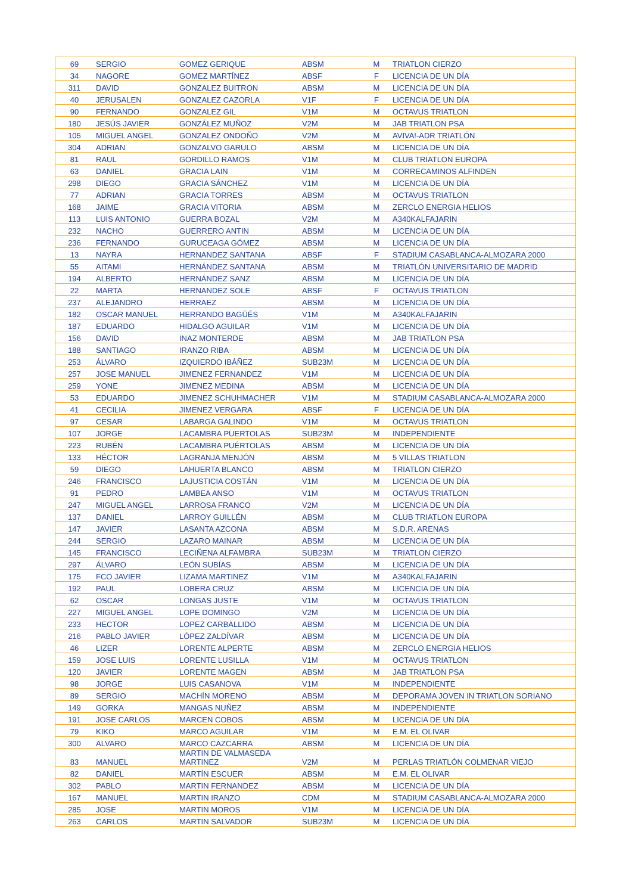| 69 | SERGIO | GOMEZ GERIQUE | ABSM | M | TRIATLON CIERZO |
| 34 | NAGORE | GOMEZ MARTÍNEZ | ABSF | F | LICENCIA DE UN DÍA |
| 311 | DAVID | GONZALEZ BUITRON | ABSM | M | LICENCIA DE UN DÍA |
| 40 | JERUSALEN | GONZALEZ CAZORLA | V1F | F | LICENCIA DE UN DÍA |
| 90 | FERNANDO | GONZALEZ GIL | V1M | M | OCTAVUS TRIATLON |
| 180 | JESÚS JAVIER | GONZÁLEZ MUÑOZ | V2M | M | JAB TRIATLON PSA |
| 105 | MIGUEL ANGEL | GONZALEZ ONDOÑO | V2M | M | AVIVA!-ADR TRIATLÓN |
| 304 | ADRIAN | GONZALVO GARULO | ABSM | M | LICENCIA DE UN DÍA |
| 81 | RAUL | GORDILLO RAMOS | V1M | M | CLUB TRIATLON EUROPA |
| 63 | DANIEL | GRACIA LAIN | V1M | M | CORRECAMINOS ALFINDEN |
| 298 | DIEGO | GRACIA SÁNCHEZ | V1M | M | LICENCIA DE UN DÍA |
| 77 | ADRIAN | GRACIA TORRES | ABSM | M | OCTAVUS TRIATLON |
| 168 | JAIME | GRACIA VITORIA | ABSM | M | ZERCLO ENERGIA HELIOS |
| 113 | LUIS ANTONIO | GUERRA BOZAL | V2M | M | A340KALFAJARIN |
| 232 | NACHO | GUERRERO ANTIN | ABSM | M | LICENCIA DE UN DÍA |
| 236 | FERNANDO | GURUCEAGA GÓMEZ | ABSM | M | LICENCIA DE UN DÍA |
| 13 | NAYRA | HERNANDEZ SANTANA | ABSF | F | STADIUM CASABLANCA-ALMOZARA 2000 |
| 55 | AITAMI | HERNÁNDEZ SANTANA | ABSM | M | TRIATLÓN UNIVERSITARIO DE MADRID |
| 194 | ALBERTO | HERNÁNDEZ SANZ | ABSM | M | LICENCIA DE UN DÍA |
| 22 | MARTA | HERNANDEZ SOLE | ABSF | F | OCTAVUS TRIATLON |
| 237 | ALEJANDRO | HERRAEZ | ABSM | M | LICENCIA DE UN DÍA |
| 182 | OSCAR MANUEL | HERRANDO BAGÜÉS | V1M | M | A340KALFAJARIN |
| 187 | EDUARDO | HIDALGO AGUILAR | V1M | M | LICENCIA DE UN DÍA |
| 156 | DAVID | INAZ MONTERDE | ABSM | M | JAB TRIATLON PSA |
| 188 | SANTIAGO | IRANZO RIBA | ABSM | M | LICENCIA DE UN DÍA |
| 253 | ÁLVARO | IZQUIERDO IBÁÑEZ | SUB23M | M | LICENCIA DE UN DÍA |
| 257 | JOSE MANUEL | JIMENEZ FERNANDEZ | V1M | M | LICENCIA DE UN DÍA |
| 259 | YONE | JIMENEZ MEDINA | ABSM | M | LICENCIA DE UN DÍA |
| 53 | EDUARDO | JIMENEZ SCHUHMACHER | V1M | M | STADIUM CASABLANCA-ALMOZARA 2000 |
| 41 | CECILIA | JIMENEZ VERGARA | ABSF | F | LICENCIA DE UN DÍA |
| 97 | CESAR | LABARGA GALINDO | V1M | M | OCTAVUS TRIATLON |
| 107 | JORGE | LACAMBRA PUERTOLAS | SUB23M | M | INDEPENDIENTE |
| 223 | RUBÉN | LACAMBRA PUÉRTOLAS | ABSM | M | LICENCIA DE UN DÍA |
| 133 | HÉCTOR | LAGRANJA MENJÓN | ABSM | M | 5 VILLAS TRIATLON |
| 59 | DIEGO | LAHUERTA BLANCO | ABSM | M | TRIATLON CIERZO |
| 246 | FRANCISCO | LAJUSTICIA COSTÁN | V1M | M | LICENCIA DE UN DÍA |
| 91 | PEDRO | LAMBEA ANSO | V1M | M | OCTAVUS TRIATLON |
| 247 | MIGUEL ANGEL | LARROSA FRANCO | V2M | M | LICENCIA DE UN DÍA |
| 137 | DANIEL | LARROY GUILLÉN | ABSM | M | CLUB TRIATLON EUROPA |
| 147 | JAVIER | LASANTA AZCONA | ABSM | M | S.D.R. ARENAS |
| 244 | SERGIO | LAZARO MAINAR | ABSM | M | LICENCIA DE UN DÍA |
| 145 | FRANCISCO | LECIÑENA ALFAMBRA | SUB23M | M | TRIATLON CIERZO |
| 297 | ÁLVARO | LEÓN SUBÍAS | ABSM | M | LICENCIA DE UN DÍA |
| 175 | FCO JAVIER | LIZAMA MARTINEZ | V1M | M | A340KALFAJARIN |
| 192 | PAUL | LOBERA CRUZ | ABSM | M | LICENCIA DE UN DÍA |
| 62 | OSCAR | LONGAS JUSTE | V1M | M | OCTAVUS TRIATLON |
| 227 | MIGUEL ANGEL | LOPE DOMINGO | V2M | M | LICENCIA DE UN DÍA |
| 233 | HECTOR | LOPEZ CARBALLIDO | ABSM | M | LICENCIA DE UN DÍA |
| 216 | PABLO JAVIER | LÓPEZ ZALDÍVAR | ABSM | M | LICENCIA DE UN DÍA |
| 46 | LIZER | LORENTE ALPERTE | ABSM | M | ZERCLO ENERGIA HELIOS |
| 159 | JOSE LUIS | LORENTE LUSILLA | V1M | M | OCTAVUS TRIATLON |
| 120 | JAVIER | LORENTE MAGEN | ABSM | M | JAB TRIATLON PSA |
| 98 | JORGE | LUIS CASANOVA | V1M | M | INDEPENDIENTE |
| 89 | SERGIO | MACHÍN MORENO | ABSM | M | DEPORAMA JOVEN IN TRIATLON SORIANO |
| 149 | GORKA | MANGAS NUÑEZ | ABSM | M | INDEPENDIENTE |
| 191 | JOSE CARLOS | MARCEN COBOS | ABSM | M | LICENCIA DE UN DÍA |
| 79 | KIKO | MARCO AGUILAR | V1M | M | E.M. EL OLIVAR |
| 300 | ALVARO | MARCO CAZCARRA | ABSM | M | LICENCIA DE UN DÍA |
| 83 | MANUEL | MARTIN DE VALMASEDA MARTINEZ | V2M | M | PERLAS TRIATLÓN COLMENAR VIEJO |
| 82 | DANIEL | MARTÍN ESCUER | ABSM | M | E.M. EL OLIVAR |
| 302 | PABLO | MARTIN FERNANDEZ | ABSM | M | LICENCIA DE UN DÍA |
| 167 | MANUEL | MARTIN IRANZO | CDM | M | STADIUM CASABLANCA-ALMOZARA 2000 |
| 285 | JOSE | MARTIN MOROS | V1M | M | LICENCIA DE UN DÍA |
| 263 | CARLOS | MARTIN SALVADOR | SUB23M | M | LICENCIA DE UN DÍA |